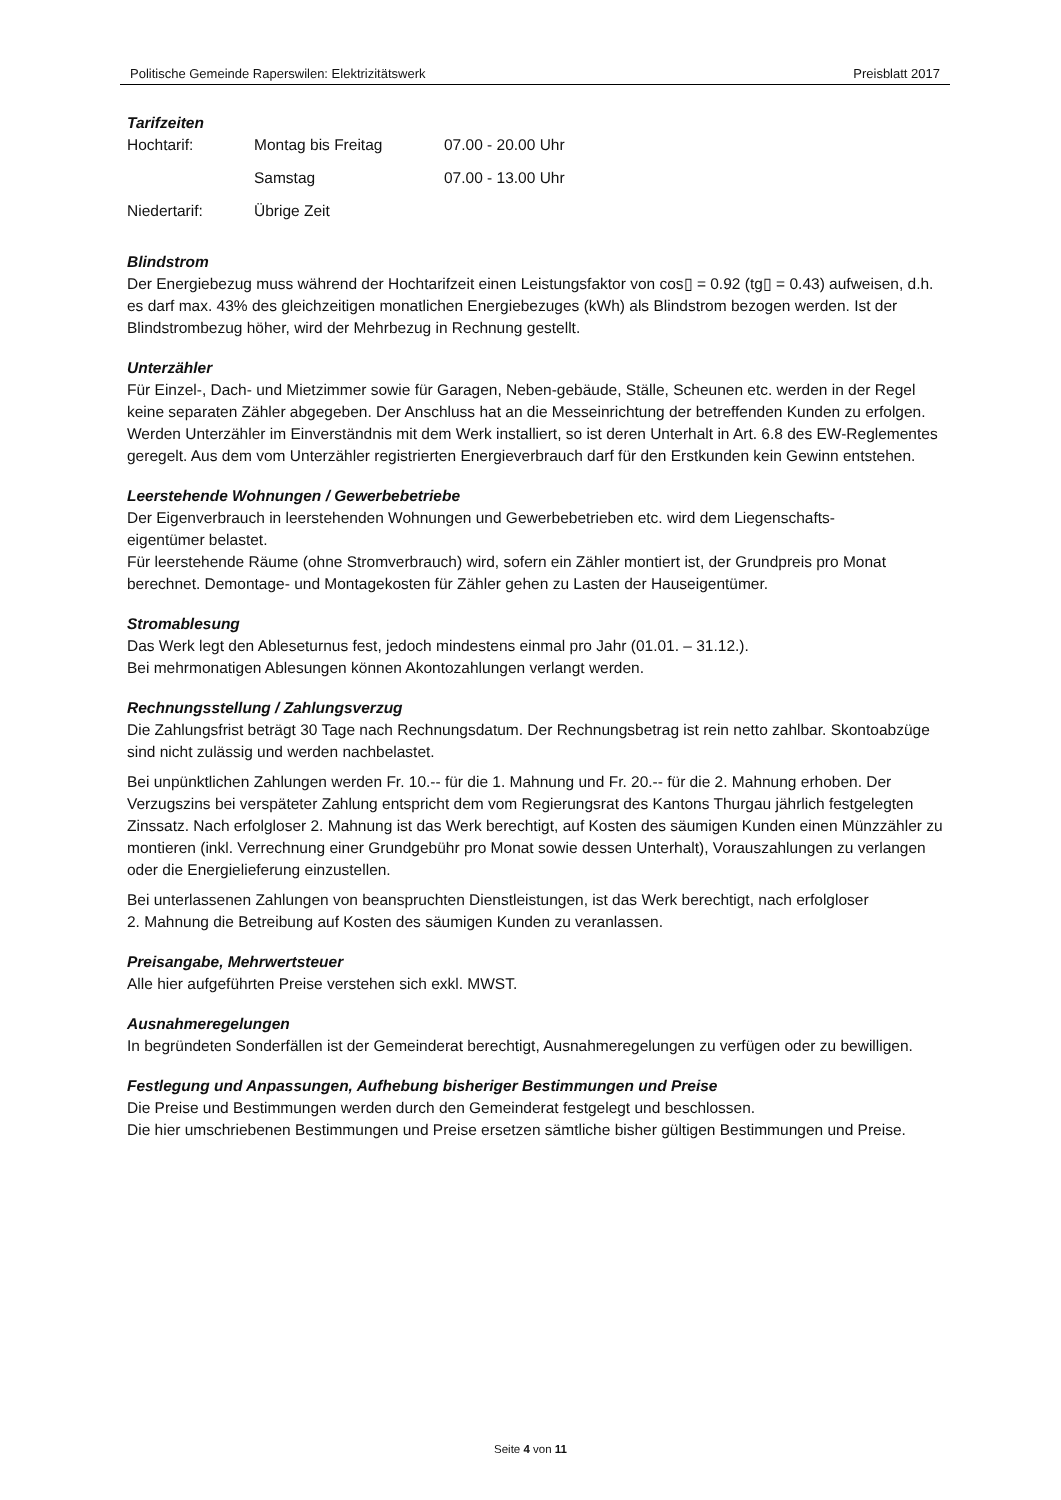Politische Gemeinde Raperswilen: Elektrizitätswerk Preisblatt 2017
Tarifzeiten
| Hochtarif: | Montag bis Freitag | 07.00 - 20.00 Uhr |
| | Samstag | 07.00 - 13.00 Uhr |
| Niedertarif: | Übrige Zeit | |
Blindstrom
Der Energiebezug muss während der Hochtarifzeit einen Leistungsfaktor von cos▯ = 0.92 (tg▯ = 0.43) aufweisen, d.h. es darf max. 43% des gleichzeitigen monatlichen Energiebezuges (kWh) als Blindstrom bezogen werden. Ist der Blindstrombezug höher, wird der Mehrbezug in Rechnung gestellt.
Unterzähler
Für Einzel-, Dach- und Mietzimmer sowie für Garagen, Neben-gebäude, Ställe, Scheunen etc. werden in der Regel keine separaten Zähler abgegeben. Der Anschluss hat an die Messeinrichtung der betreffenden Kunden zu erfolgen. Werden Unterzähler im Einverständnis mit dem Werk installiert, so ist deren Unterhalt in Art. 6.8 des EW-Reglementes geregelt. Aus dem vom Unterzähler registrierten Energieverbrauch darf für den Erstkunden kein Gewinn entstehen.
Leerstehende Wohnungen / Gewerbebetriebe
Der Eigenverbrauch in leerstehenden Wohnungen und Gewerbebetrieben etc. wird dem Liegenschafts-
eigentümer belastet.
Für leerstehende Räume (ohne Stromverbrauch) wird, sofern ein Zähler montiert ist, der Grundpreis pro Monat berechnet. Demontage- und Montagekosten für Zähler gehen zu Lasten der Hauseigentümer.
Stromablesung
Das Werk legt den Ableseturnus fest, jedoch mindestens einmal pro Jahr (01.01. – 31.12.).
Bei mehrmonatigen Ablesungen können Akontozahlungen verlangt werden.
Rechnungsstellung / Zahlungsverzug
Die Zahlungsfrist beträgt 30 Tage nach Rechnungsdatum. Der Rechnungsbetrag ist rein netto zahlbar. Skontoabzüge sind nicht zulässig und werden nachbelastet.
Bei unpünktlichen Zahlungen werden Fr. 10.-- für die 1. Mahnung und Fr. 20.-- für die 2. Mahnung erhoben. Der Verzugszins bei verspäteter Zahlung entspricht dem vom Regierungsrat des Kantons Thurgau jährlich festgelegten Zinssatz. Nach erfolgloser 2. Mahnung ist das Werk berechtigt, auf Kosten des säumigen Kunden einen Münzzähler zu montieren (inkl. Verrechnung einer Grundgebühr pro Monat sowie dessen Unterhalt), Vorauszahlungen zu verlangen oder die Energielieferung einzustellen.
Bei unterlassenen Zahlungen von beanspruchten Dienstleistungen, ist das Werk berechtigt, nach erfolgloser
2. Mahnung die Betreibung auf Kosten des säumigen Kunden zu veranlassen.
Preisangabe, Mehrwertsteuer
Alle hier aufgeführten Preise verstehen sich exkl. MWST.
Ausnahmeregelungen
In begründeten Sonderfällen ist der Gemeinderat berechtigt, Ausnahmeregelungen zu verfügen oder zu bewilligen.
Festlegung und Anpassungen, Aufhebung bisheriger Bestimmungen und Preise
Die Preise und Bestimmungen werden durch den Gemeinderat festgelegt und beschlossen.
Die hier umschriebenen Bestimmungen und Preise ersetzen sämtliche bisher gültigen Bestimmungen und Preise.
Seite 4 von 11